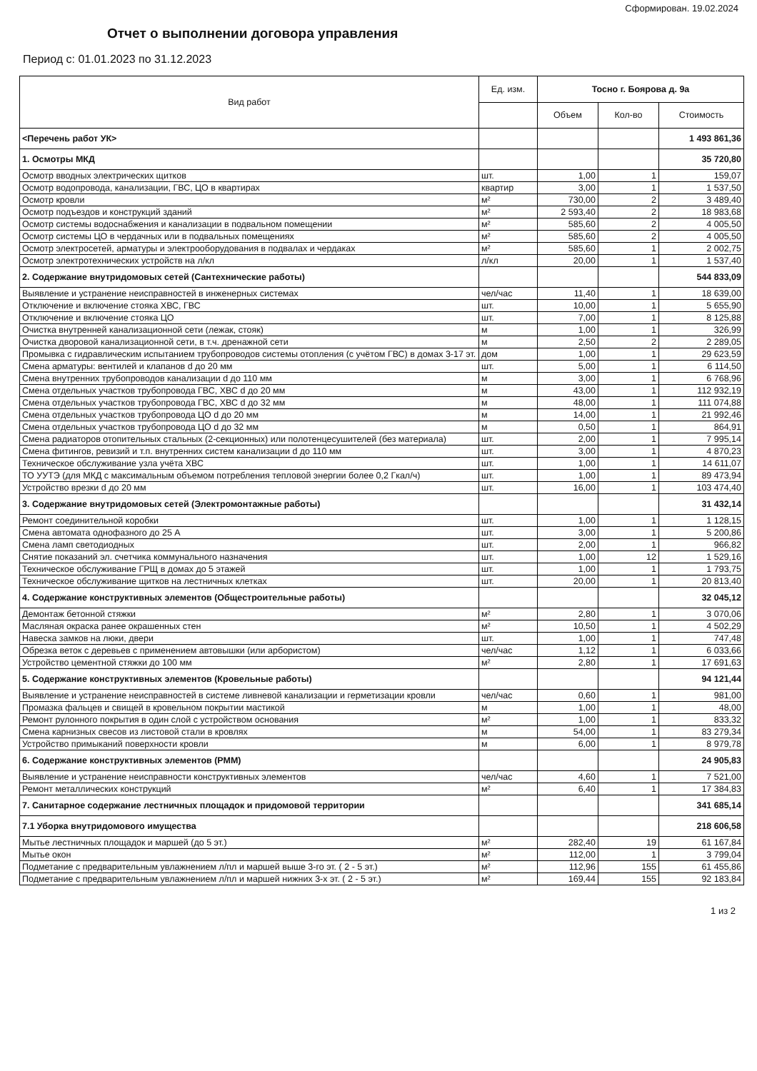Сформирован. 19.02.2024
Отчет о выполнении договора управления
Период с: 01.01.2023 по 31.12.2023
| Вид работ | Ед. изм. | Тосно г. Боярова д. 9а | | |
| --- | --- | --- | --- | --- |
| | | Объем | Кол-во | Стоимость |
| <Перечень работ УК> | | | | 1 493 861,36 |
| 1. Осмотры МКД | | | | 35 720,80 |
| Осмотр вводных электрических щитков | шт. | 1,00 | 1 | 159,07 |
| Осмотр водопровода, канализации, ГВС, ЦО в квартирах | квартир | 3,00 | 1 | 1 537,50 |
| Осмотр кровли | м² | 730,00 | 2 | 3 489,40 |
| Осмотр подъездов и конструкций зданий | м² | 2 593,40 | 2 | 18 983,68 |
| Осмотр системы водоснабжения и канализации в подвальном помещении | м² | 585,60 | 2 | 4 005,50 |
| Осмотр системы ЦО в чердачных или в подвальных помещениях | м² | 585,60 | 2 | 4 005,50 |
| Осмотр электросетей, арматуры и электрооборудования в подвалах и чердаках | м² | 585,60 | 1 | 2 002,75 |
| Осмотр электротехнических устройств на л/кл | л/кл | 20,00 | 1 | 1 537,40 |
| 2. Содержание внутридомовых сетей (Сантехнические работы) | | | | 544 833,09 |
| Выявление и устранение неисправностей в инженерных системах | чел/час | 11,40 | 1 | 18 639,00 |
| Отключение и включение стояка ХВС, ГВС | шт. | 10,00 | 1 | 5 655,90 |
| Отключение и включение стояка ЦО | шт. | 7,00 | 1 | 8 125,88 |
| Очистка внутренней канализационной сети (лежак, стояк) | м | 1,00 | 1 | 326,99 |
| Очистка дворовой канализационной сети, в т.ч. дренажной сети | м | 2,50 | 2 | 2 289,05 |
| Промывка с гидравлическим испытанием трубопроводов системы отопления (с учётом ГВС) в домах 3-17 эт. | дом | 1,00 | 1 | 29 623,59 |
| Смена арматуры: вентилей и клапанов d до 20 мм | шт. | 5,00 | 1 | 6 114,50 |
| Смена внутренних трубопроводов канализации d до 110 мм | м | 3,00 | 1 | 6 768,96 |
| Смена отдельных участков трубопровода ГВС, ХВС d до 20 мм | м | 43,00 | 1 | 112 932,19 |
| Смена отдельных участков трубопровода ГВС, ХВС d до 32 мм | м | 48,00 | 1 | 111 074,88 |
| Смена отдельных участков трубопровода ЦО d до 20 мм | м | 14,00 | 1 | 21 992,46 |
| Смена отдельных участков трубопровода ЦО d до 32 мм | м | 0,50 | 1 | 864,91 |
| Смена радиаторов отопительных стальных (2-секционных) или полотенцесушителей (без материала) | шт. | 2,00 | 1 | 7 995,14 |
| Смена фитингов, ревизий и т.п. внутренних систем канализации d до 110 мм | шт. | 3,00 | 1 | 4 870,23 |
| Техническое обслуживание узла учёта ХВС | шт. | 1,00 | 1 | 14 611,07 |
| ТО УУТЭ (для МКД с максимальным объемом потребления тепловой энергии более 0,2 Гкал/ч) | шт. | 1,00 | 1 | 89 473,94 |
| Устройство врезки d до 20 мм | шт. | 16,00 | 1 | 103 474,40 |
| 3. Содержание внутридомовых сетей (Электромонтажные работы) | | | | 31 432,14 |
| Ремонт соединительной коробки | шт. | 1,00 | 1 | 1 128,15 |
| Смена автомата однофазного до 25 А | шт. | 3,00 | 1 | 5 200,86 |
| Смена ламп светодиодных | шт. | 2,00 | 1 | 966,82 |
| Снятие показаний эл. счетчика коммунального назначения | шт. | 1,00 | 12 | 1 529,16 |
| Техническое обслуживание ГРЩ в домах до 5 этажей | шт. | 1,00 | 1 | 1 793,75 |
| Техническое обслуживание щитков на лестничных клетках | шт. | 20,00 | 1 | 20 813,40 |
| 4. Содержание конструктивных элементов (Общестроительные работы) | | | | 32 045,12 |
| Демонтаж бетонной стяжки | м² | 2,80 | 1 | 3 070,06 |
| Масляная окраска ранее окрашенных стен | м² | 10,50 | 1 | 4 502,29 |
| Навеска замков на люки, двери | шт. | 1,00 | 1 | 747,48 |
| Обрезка веток с деревьев с применением автовышки (или арбористом) | чел/час | 1,12 | 1 | 6 033,66 |
| Устройство цементной стяжки до 100 мм | м² | 2,80 | 1 | 17 691,63 |
| 5. Содержание конструктивных элементов (Кровельные работы) | | | | 94 121,44 |
| Выявление и устранение неисправностей в системе ливневой канализации и герметизации кровли | чел/час | 0,60 | 1 | 981,00 |
| Промазка фальцев и свищей в кровельном покрытии мастикой | м | 1,00 | 1 | 48,00 |
| Ремонт рулонного покрытия в один слой с устройством основания | м² | 1,00 | 1 | 833,32 |
| Смена карнизных свесов из листовой стали в кровлях | м | 54,00 | 1 | 83 279,34 |
| Устройство примыканий поверхности кровли | м | 6,00 | 1 | 8 979,78 |
| 6. Содержание конструктивных элементов (РММ) | | | | 24 905,83 |
| Выявление и устранение неисправности конструктивных элементов | чел/час | 4,60 | 1 | 7 521,00 |
| Ремонт металлических конструкций | м² | 6,40 | 1 | 17 384,83 |
| 7. Санитарное содержание лестничных площадок и придомовой территории | | | | 341 685,14 |
| 7.1 Уборка внутридомового имущества | | | | 218 606,58 |
| Мытье лестничных площадок и маршей (до 5 эт.) | м² | 282,40 | 19 | 61 167,84 |
| Мытье окон | м² | 112,00 | 1 | 3 799,04 |
| Подметание с предварительным увлажнением л/пл и маршей выше 3-го эт. ( 2 - 5 эт.) | м² | 112,96 | 155 | 61 455,86 |
| Подметание с предварительным увлажнением л/пл и маршей нижних 3-х эт. ( 2 - 5 эт.) | м² | 169,44 | 155 | 92 183,84 |
1 из 2